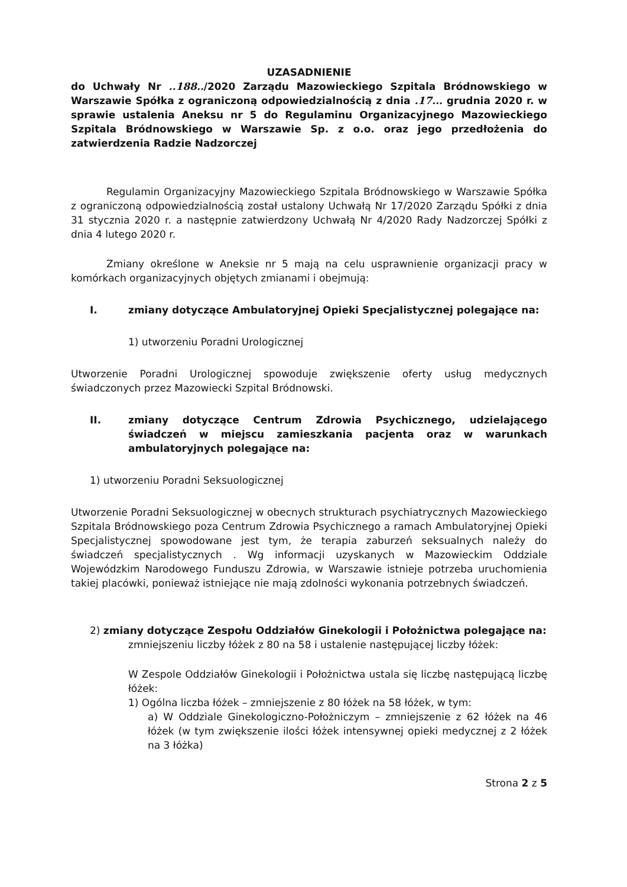UZASADNIENIE
do Uchwały Nr ..188../2020 Zarządu Mazowieckiego Szpitala Bródnowskiego w Warszawie Spółka z ograniczoną odpowiedzialnością z dnia .17... grudnia 2020 r. w sprawie ustalenia Aneksu nr 5 do Regulaminu Organizacyjnego Mazowieckiego Szpitala Bródnowskiego w Warszawie Sp. z o.o. oraz jego przedłożenia do zatwierdzenia Radzie Nadzorczej
Regulamin Organizacyjny Mazowieckiego Szpitala Bródnowskiego w Warszawie Spółka z ograniczoną odpowiedzialnością został ustalony Uchwałą Nr 17/2020 Zarządu Spółki z dnia 31 stycznia 2020 r. a następnie zatwierdzony Uchwałą Nr 4/2020 Rady Nadzorczej Spółki z dnia 4 lutego 2020 r.
Zmiany określone w Aneksie nr 5 mają na celu usprawnienie organizacji pracy w komórkach organizacyjnych objętych zmianami i obejmują:
I. zmiany dotyczące Ambulatoryjnej Opieki Specjalistycznej polegające na:
1) utworzeniu Poradni Urologicznej
Utworzenie Poradni Urologicznej spowoduje zwiększenie oferty usług medycznych świadczonych przez Mazowiecki Szpital Bródnowski.
II. zmiany dotyczące Centrum Zdrowia Psychicznego, udzielającego świadczeń w miejscu zamieszkania pacjenta oraz w warunkach ambulatoryjnych polegające na:
1) utworzeniu Poradni Seksuologicznej
Utworzenie Poradni Seksuologicznej w obecnych strukturach psychiatrycznych Mazowieckiego Szpitala Bródnowskiego poza Centrum Zdrowia Psychicznego a ramach Ambulatoryjnej Opieki Specjalistycznej spowodowane jest tym, że terapia zaburzeń seksualnych należy do świadczeń specjalistycznych . Wg informacji uzyskanych w Mazowieckim Oddziale Wojewódzkim Narodowego Funduszu Zdrowia, w Warszawie istnieje potrzeba uruchomienia takiej placówki, ponieważ istniejące nie mają zdolności wykonania potrzebnych świadczeń.
2) zmiany dotyczące Zespołu Oddziałów Ginekologii i Położnictwa polegające na:
zmniejszeniu liczby łóżek z 80 na 58 i ustalenie następującej liczby łóżek:
W Zespole Oddziałów Ginekologii i Położnictwa ustala się liczbę następującą liczbę łóżek:
1) Ogólna liczba łóżek – zmniejszenie z 80 łóżek na 58 łóżek, w tym:
a) W Oddziale Ginekologiczno-Położniczym – zmniejszenie z 62 łóżek na 46 łóżek (w tym zwiększenie ilości łóżek intensywnej opieki medycznej z 2 łóżek na 3 łóżka)
Strona 2 z 5